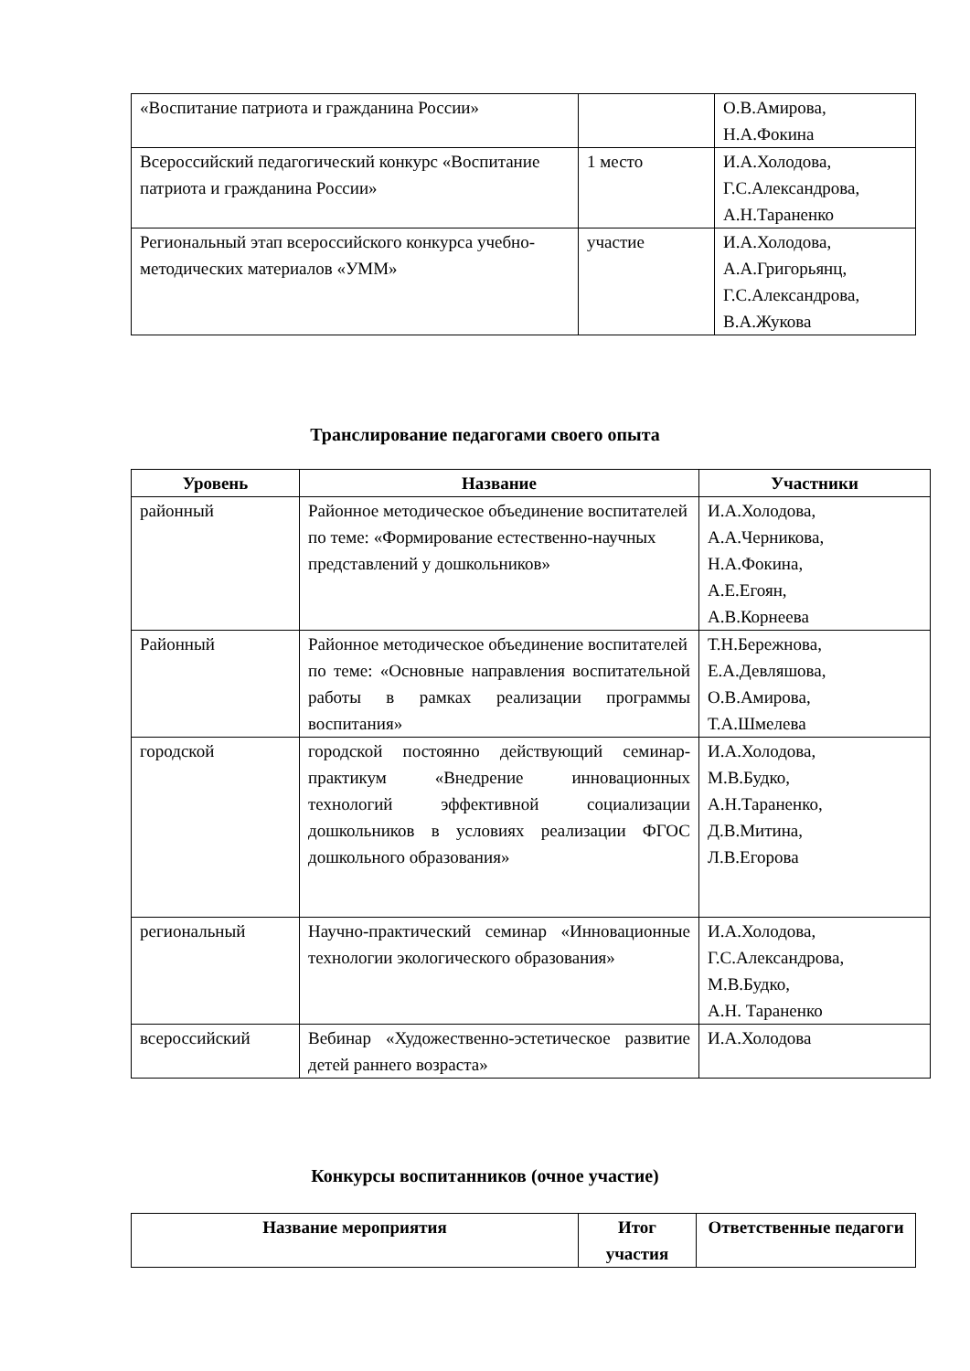| «Воспитание патриота и гражданина России» | | О.В.Амирова, Н.А.Фокина |
| Всероссийский педагогический конкурс «Воспитание патриота и гражданина России» | 1 место | И.А.Холодова, Г.С.Александрова, А.Н.Тараненко |
| Региональный этап всероссийского конкурса учебно-методических материалов «УММ» | участие | И.А.Холодова, А.А.Григорьянц, Г.С.Александрова, В.А.Жукова |
Транслирование педагогами своего опыта
| Уровень | Название | Участники |
| --- | --- | --- |
| районный | Районное методическое объединение воспитателей по теме: «Формирование естественно-научных представлений у дошкольников» | И.А.Холодова, А.А.Черникова, Н.А.Фокина, А.Е.Егоян, А.В.Корнеева |
| Районный | Районное методическое объединение воспитателей по теме: «Основные направления воспитательной работы в рамках реализации программы воспитания» | Т.Н.Бережнова, Е.А.Девляшова, О.В.Амирова, Т.А.Шмелева |
| городской | городской постоянно действующий семинар-практикум «Внедрение инновационных технологий эффективной социализации дошкольников в условиях реализации ФГОС дошкольного образования» | И.А.Холодова, М.В.Будко, А.Н.Тараненко, Д.В.Митина, Л.В.Егорова |
| региональный | Научно-практический семинар «Инновационные технологии экологического образования» | И.А.Холодова, Г.С.Александрова, М.В.Будко, А.Н. Тараненко |
| всероссийский | Вебинар «Художественно-эстетическое развитие детей раннего возраста» | И.А.Холодова |
Конкурсы воспитанников (очное участие)
| Название мероприятия | Итог участия | Ответственные педагоги |
| --- | --- | --- |